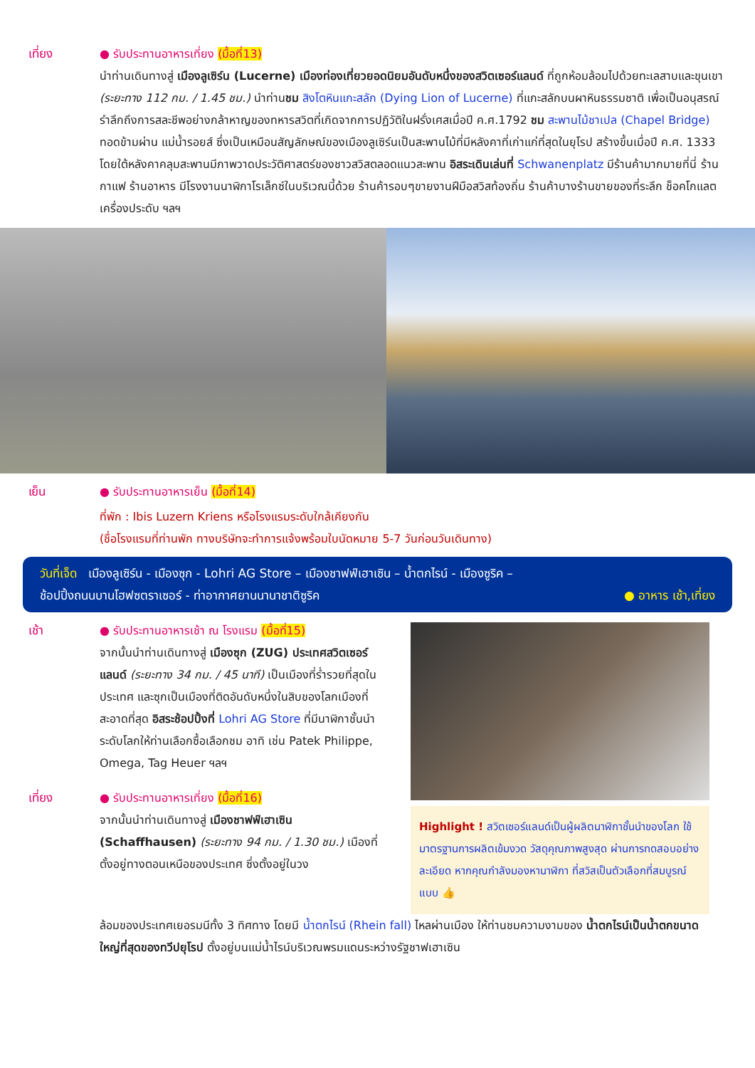เที่ยง ● รับประทานอาหารเที่ยง (มื้อที่13)
นำท่านเดินทางสู่ เมืองลูเซิร์น (Lucerne) เมืองท่องเที่ยวยอดนิยมอันดับหนึ่งของสวิตเซอร์แลนด์ ที่ถูกห้อมล้อมไปด้วยทะเลสาบและขุนเขา (ระยะทาง 112 กม. / 1.45 ชม.) นำท่านชม สิงโตหินแกะสลัก (Dying Lion of Lucerne) ที่แกะสลักบนผาหินธรรมชาติ เพื่อเป็นอนุสรณ์รำลึกถึงการสละชีพอย่างกล้าหาญของทหารสวิตที่เกิดจากการปฏิวัติในฝรั่งเศสเมื่อปี ค.ศ.1792 ชม สะพานไม้ชาเปล (Chapel Bridge) ทอดข้ามผ่าน แม่น้ำรอยส์ ซึ่งเป็นเหมือนสัญลักษณ์ของเมืองลูเซิร์นเป็นสะพานไม้ที่มีหลังคาที่เก่าแก่ที่สุดในยุโรป สร้างขึ้นเมื่อปี ค.ศ. 1333 โดยใต้หลังคาคลุมสะพานมีภาพวาดประวัติศาสตร์ของชาวสวิสตลอดแนวสะพาน อิสระเดินเล่นที่ Schwanenplatz มีร้านค้ามากมายที่นี่ ร้านกาแฟ ร้านอาหาร มีโรงงานนาฬิกาโรเล็กซ์ในบริเวณนี้ด้วย ร้านค้ารอบๆขายงานฝีมือสวิสท้องถิ่น ร้านค้าบางร้านขายของที่ระลึก ช็อคโกแลต เครื่องประดับ ฯลฯ
เย็น ● รับประทานอาหารเย็น (มื้อที่14)
ที่พัก : Ibis Luzern Kriens หรือโรงแรมระดับใกล้เคียงกัน
(ชื่อโรงแรมที่ท่านพัก ทางบริษัทจะทำการแจ้งพร้อมใบนัดหมาย 5-7 วันก่อนวันเดินทาง)
วันที่เจ็ด เมืองลูเซิร์น - เมืองซุก - Lohri AG Store – เมืองชาฟฟ์เฮาเซิน – น้ำตกไรน์ - เมืองซูริค –
ช้อปปิ้งถนนบานโฮฟซตราเซอร์ - ท่าอากาศยานนานาชาติซูริค ● อาหาร เช้า,เที่ยง
เช้า ● รับประทานอาหารเช้า ณ โรงแรม (มื้อที่15)
จากนั้นนำท่านเดินทางสู่ เมืองซุก (ZUG) ประเทศสวิตเซอร์แลนด์ (ระยะทาง 34 กม. / 45 นาที) เป็นเมืองที่ร่ำรวยที่สุดในประเทศ และซุกเป็นเมืองที่ติดอันดับหนึ่งในสิบของโลกเมืองที่สะอาดที่สุด อิสระช้อปปิ้งที่ Lohri AG Store ที่มีนาฬิกาชั้นนำระดับโลกให้ท่านเลือกซื้อเลือกชม อาทิ เช่น Patek Philippe, Omega, Tag Heuer ฯลฯ
เที่ยง ● รับประทานอาหารเที่ยง (มื้อที่16)
จากนั้นนำท่านเดินทางสู่ เมืองชาฟฟ์เฮาเซิน (Schaffhausen) (ระยะทาง 94 กม. / 1.30 ชม.) เมืองที่ตั้งอยู่ทางตอนเหนือของประเทศ ซึ่งตั้งอยู่ในวง
Highlight ! สวิตเซอร์แลนด์เป็นผู้ผลิตนาฬิกาชั้นนำของโลก ใช้มาตรฐานการผลิตเข้มงวด วัสดุคุณภาพสูงสุด ผ่านการทดสอบอย่างละเอียด หากคุณกำลังมองหานาฬิกา ที่สวิสเป็นตัวเลือกที่สมบูรณ์แบบ 👍
ล้อมของประเทศเยอรมนีทั้ง 3 ทิศทาง โดยมี น้ำตกไรน์ (Rhein fall) ไหลผ่านเมือง ให้ท่านชมความงามของ น้ำตกไรน์เป็นน้ำตกขนาดใหญ่ที่สุดของทวีปยุโรป ตั้งอยู่บนแม่น้ำไรน์บริเวณพรมแดนระหว่างรัฐชาฟเฮาเซิน